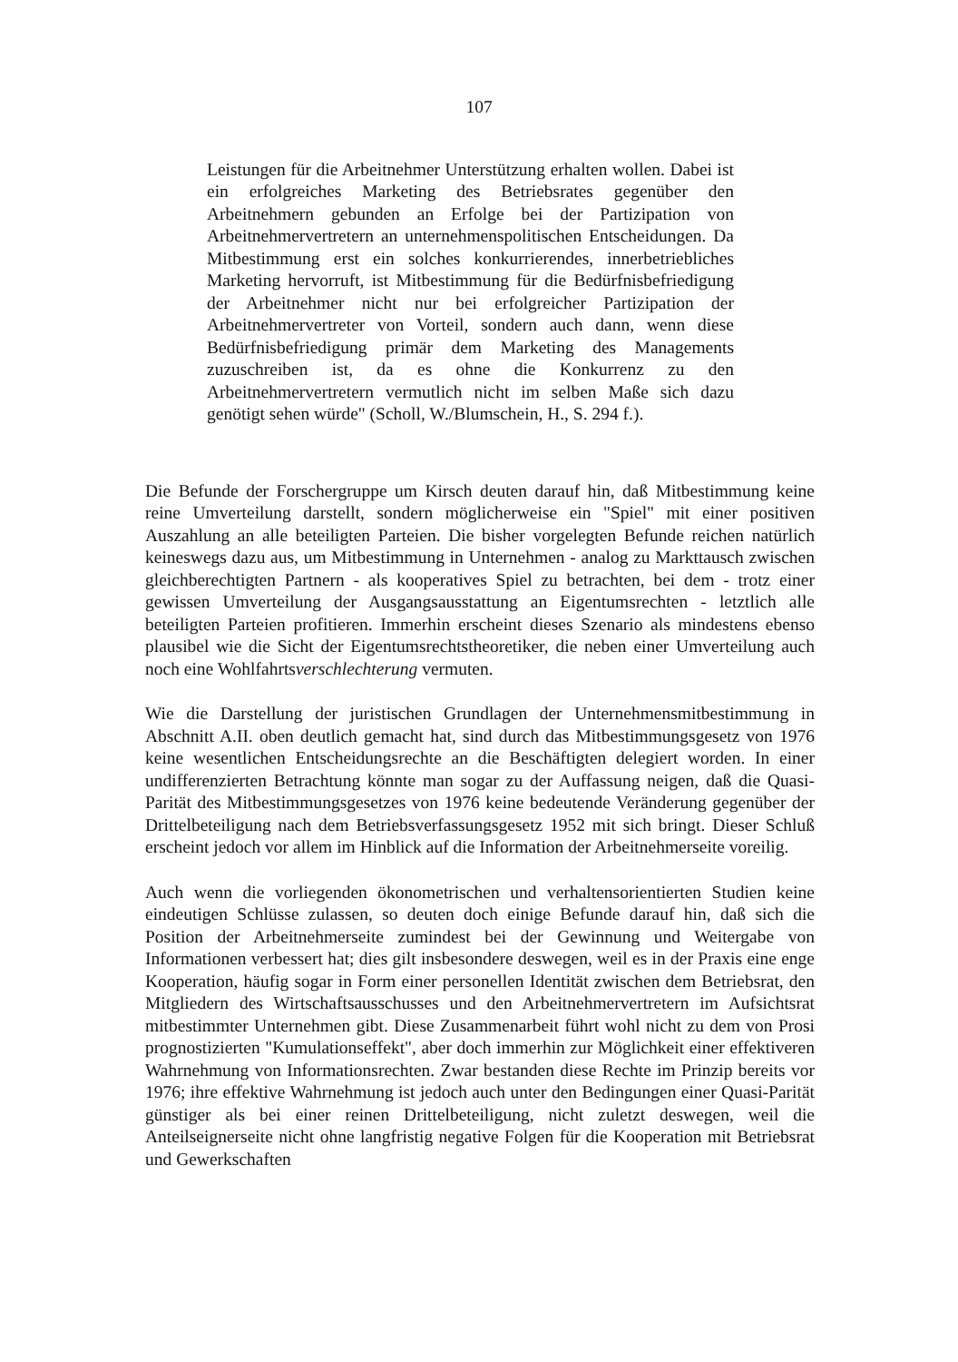107
Leistungen für die Arbeitnehmer Unterstützung erhalten wollen. Dabei ist ein erfolgreiches Marketing des Betriebsrates gegenüber den Arbeitnehmern gebunden an Erfolge bei der Partizipation von Arbeitnehmervertretern an unternehmenspolitischen Entscheidungen. Da Mitbestimmung erst ein solches konkurrierendes, innerbetriebliches Marketing hervorruft, ist Mitbestimmung für die Bedürfnisbefriedigung der Arbeitnehmer nicht nur bei erfolgreicher Partizipation der Arbeitnehmervertreter von Vorteil, sondern auch dann, wenn diese Bedürfnisbefriedigung primär dem Marketing des Managements zuzuschreiben ist, da es ohne die Konkurrenz zu den Arbeitnehmervertretern vermutlich nicht im selben Maße sich dazu genötigt sehen würde" (Scholl, W./Blumschein, H., S. 294 f.).
Die Befunde der Forschergruppe um Kirsch deuten darauf hin, daß Mitbestimmung keine reine Umverteilung darstellt, sondern möglicherweise ein "Spiel" mit einer positiven Auszahlung an alle beteiligten Parteien. Die bisher vorgelegten Befunde reichen natürlich keineswegs dazu aus, um Mitbestimmung in Unternehmen - analog zu Markttausch zwischen gleichberechtigten Partnern - als kooperatives Spiel zu betrachten, bei dem - trotz einer gewissen Umverteilung der Ausgangsausstattung an Eigentumsrechten - letztlich alle beteiligten Parteien profitieren. Immerhin erscheint dieses Szenario als mindestens ebenso plausibel wie die Sicht der Eigentumsrechtstheoretiker, die neben einer Umverteilung auch noch eine Wohlfahrtsverschlechterung vermuten.
Wie die Darstellung der juristischen Grundlagen der Unternehmensmitbestimmung in Abschnitt A.II. oben deutlich gemacht hat, sind durch das Mitbestimmungsgesetz von 1976 keine wesentlichen Entscheidungsrechte an die Beschäftigten delegiert worden. In einer undifferenzierten Betrachtung könnte man sogar zu der Auffassung neigen, daß die Quasi-Parität des Mitbestimmungsgesetzes von 1976 keine bedeutende Veränderung gegenüber der Drittelbeteiligung nach dem Betriebsverfassungsgesetz 1952 mit sich bringt. Dieser Schluß erscheint jedoch vor allem im Hinblick auf die Information der Arbeitnehmerseite voreilig.
Auch wenn die vorliegenden ökonometrischen und verhaltensorientierten Studien keine eindeutigen Schlüsse zulassen, so deuten doch einige Befunde darauf hin, daß sich die Position der Arbeitnehmerseite zumindest bei der Gewinnung und Weitergabe von Informationen verbessert hat; dies gilt insbesondere deswegen, weil es in der Praxis eine enge Kooperation, häufig sogar in Form einer personellen Identität zwischen dem Betriebsrat, den Mitgliedern des Wirtschaftsausschusses und den Arbeitnehmervertretern im Aufsichtsrat mitbestimmter Unternehmen gibt. Diese Zusammenarbeit führt wohl nicht zu dem von Prosi prognostizierten "Kumulationseffekt", aber doch immerhin zur Möglichkeit einer effektiveren Wahrnehmung von Informationsrechten. Zwar bestanden diese Rechte im Prinzip bereits vor 1976; ihre effektive Wahrnehmung ist jedoch auch unter den Bedingungen einer Quasi-Parität günstiger als bei einer reinen Drittelbeteiligung, nicht zuletzt deswegen, weil die Anteilseignerseite nicht ohne langfristig negative Folgen für die Kooperation mit Betriebsrat und Gewerkschaften